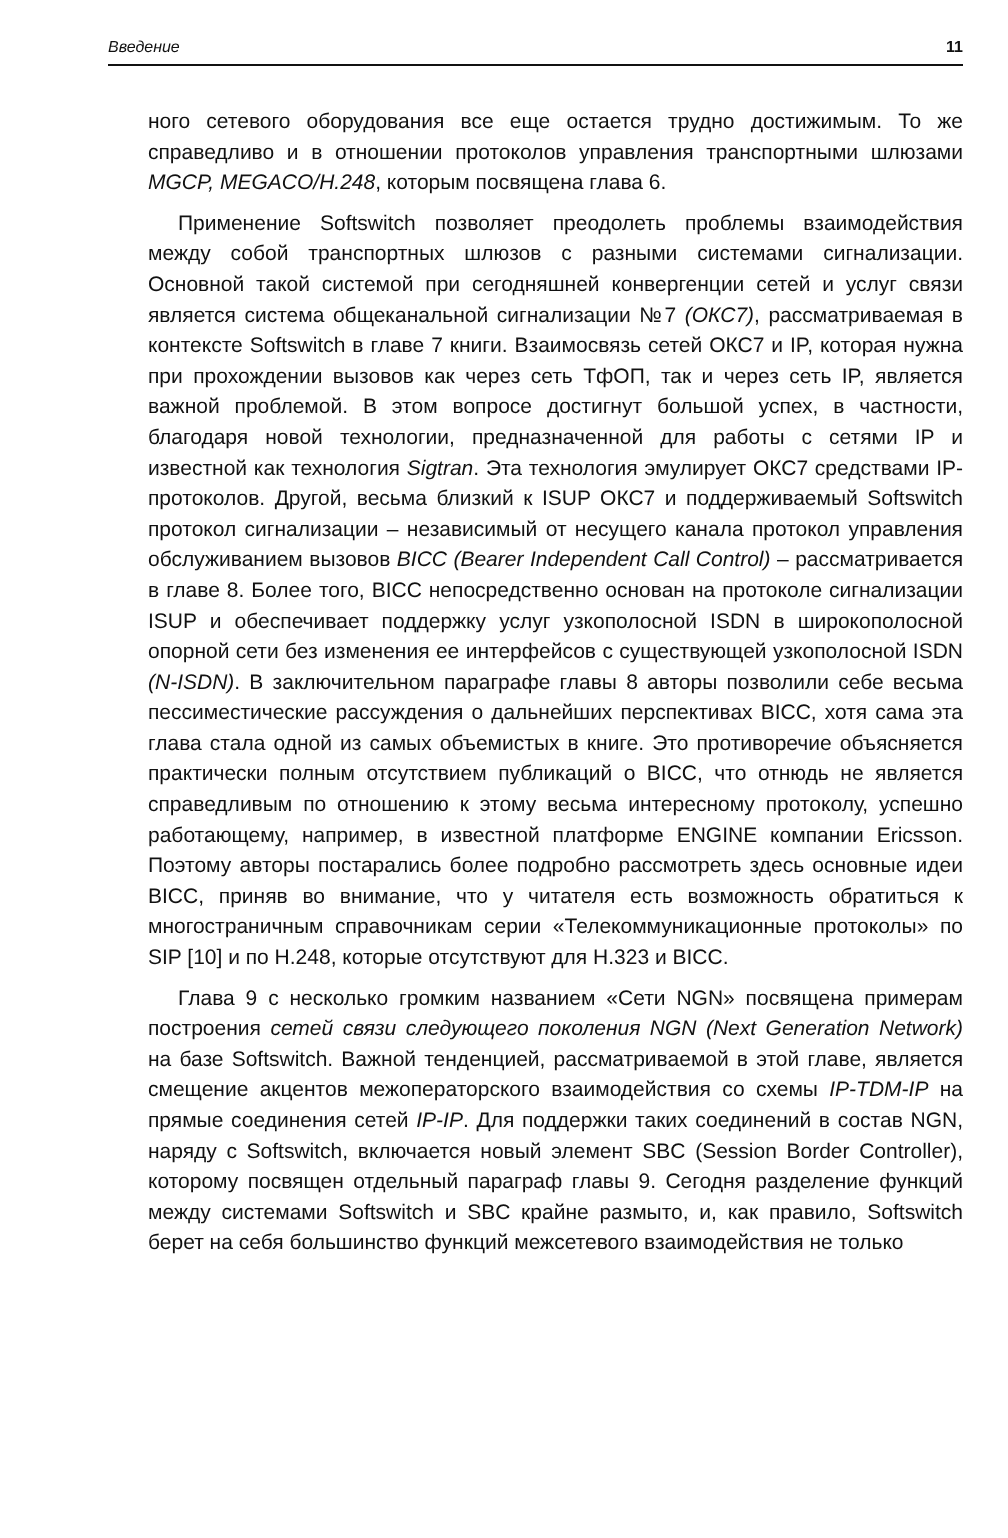Введение 11
ного сетевого оборудования все еще остается трудно достижимым. То же справедливо и в отношении протоколов управления транспортными шлюзами MGCP, MEGACO/H.248, которым посвящена глава 6.
Применение Softswitch позволяет преодолеть проблемы взаимодействия между собой транспортных шлюзов с разными системами сигнализации. Основной такой системой при сегодняшней конвергенции сетей и услуг связи является система общеканальной сигнализации №7 (ОКС7), рассматриваемая в контексте Softswitch в главе 7 книги. Взаимосвязь сетей ОКС7 и IP, которая нужна при прохождении вызовов как через сеть ТфОП, так и через сеть IP, является важной проблемой. В этом вопросе достигнут большой успех, в частности, благодаря новой технологии, предназначенной для работы с сетями IP и известной как технология Sigtran. Эта технология эмулирует ОКС7 средствами IP-протоколов. Другой, весьма близкий к ISUP ОКС7 и поддерживаемый Softswitch протокол сигнализации – независимый от несущего канала протокол управления обслуживанием вызовов BICC (Bearer Independent Call Control) – рассматривается в главе 8. Более того, BICC непосредственно основан на протоколе сигнализации ISUP и обеспечивает поддержку услуг узкополосной ISDN в широкополосной опорной сети без изменения ее интерфейсов с существующей узкополосной ISDN (N-ISDN). В заключительном параграфе главы 8 авторы позволили себе весьма пессиместические рассуждения о дальнейших перспективах BICC, хотя сама эта глава стала одной из самых объемистых в книге. Это противоречие объясняется практически полным отсутствием публикаций о BICC, что отнюдь не является справедливым по отношению к этому весьма интересному протоколу, успешно работающему, например, в известной платформе ENGINE компании Ericsson. Поэтому авторы постарались более подробно рассмотреть здесь основные идеи BICC, приняв во внимание, что у читателя есть возможность обратиться к многостраничным справочникам серии «Телекоммуникационные протоколы» по SIP [10] и по H.248, которые отсутствуют для H.323 и BICC.
Глава 9 с несколько громким названием «Сети NGN» посвящена примерам построения сетей связи следующего поколения NGN (Next Generation Network) на базе Softswitch. Важной тенденцией, рассматриваемой в этой главе, является смещение акцентов межоператорского взаимодействия со схемы IP-TDM-IP на прямые соединения сетей IP-IP. Для поддержки таких соединений в состав NGN, наряду с Softswitch, включается новый элемент SBC (Session Border Controller), которому посвящен отдельный параграф главы 9. Сегодня разделение функций между системами Softswitch и SBC крайне размыто, и, как правило, Softswitch берет на себя большинство функций межсетевого взаимодействия не только